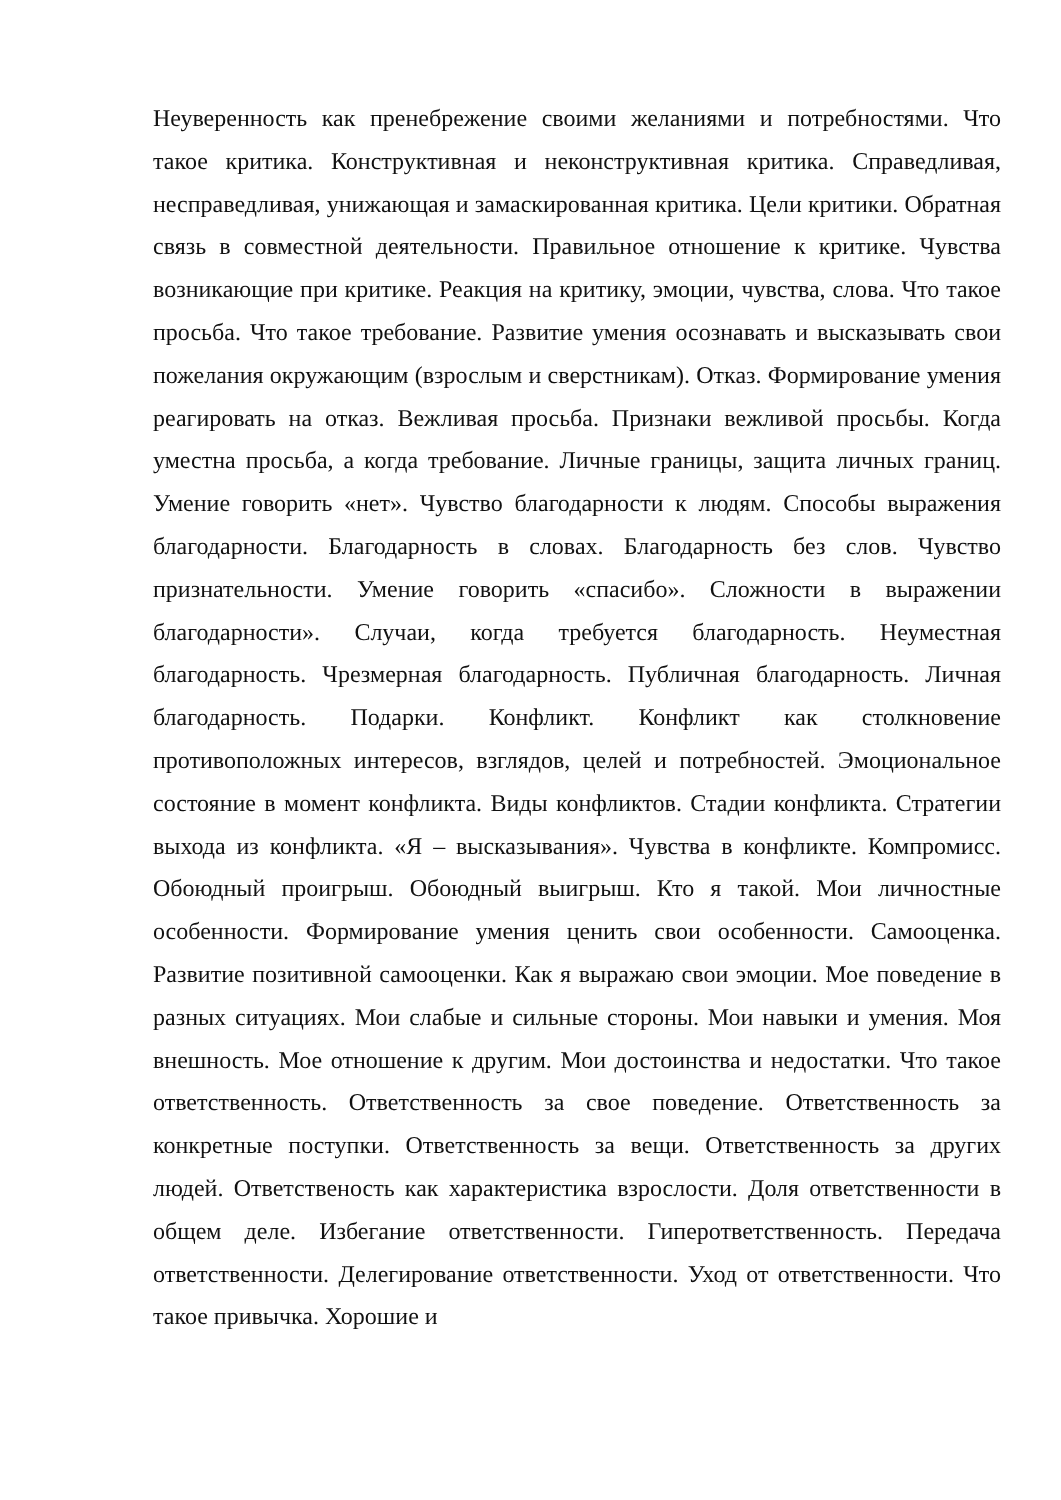Неуверенность как пренебрежение своими желаниями и потребностями. Что такое критика. Конструктивная и неконструктивная критика. Справедливая, несправедливая, унижающая и замаскированная критика. Цели критики. Обратная связь в совместной деятельности. Правильное отношение к критике. Чувства возникающие при критике. Реакция на критику, эмоции, чувства, слова. Что такое просьба. Что такое требование. Развитие умения осознавать и высказывать свои пожелания окружающим (взрослым и сверстникам). Отказ. Формирование умения реагировать на отказ. Вежливая просьба. Признаки вежливой просьбы. Когда уместна просьба, а когда требование. Личные границы, защита личных границ. Умение говорить «нет». Чувство благодарности к людям. Способы выражения благодарности. Благодарность в словах. Благодарность без слов. Чувство признательности. Умение говорить «спасибо». Сложности в выражении благодарности». Случаи, когда требуется благодарность. Неуместная благодарность. Чрезмерная благодарность. Публичная благодарность. Личная благодарность. Подарки. Конфликт. Конфликт как столкновение противоположных интересов, взглядов, целей и потребностей. Эмоциональное состояние в момент конфликта. Виды конфликтов. Стадии конфликта. Стратегии выхода из конфликта. «Я – высказывания». Чувства в конфликте. Компромисс. Обоюдный проигрыш. Обоюдный выигрыш. Кто я такой. Мои личностные особенности. Формирование умения ценить свои особенности. Самооценка. Развитие позитивной самооценки. Как я выражаю свои эмоции. Мое поведение в разных ситуациях. Мои слабые и сильные стороны. Мои навыки и умения. Моя внешность. Мое отношение к другим. Мои достоинства и недостатки. Что такое ответственность. Ответственность за свое поведение. Ответственность за конкретные поступки. Ответственность за вещи. Ответственность за других людей. Ответственость как характеристика взрослости. Доля ответственности в общем деле. Избегание ответственности. Гиперответственность. Передача ответственности. Делегирование ответственности. Уход от ответственности. Что такое привычка. Хорошие и